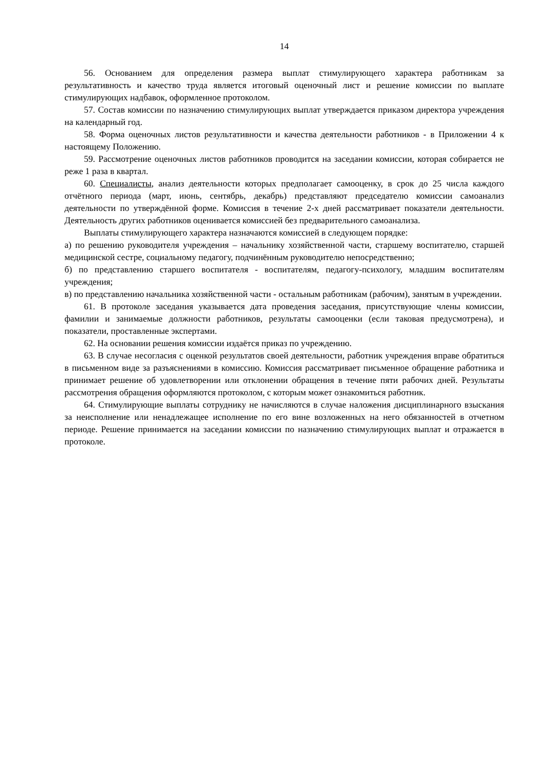14
56. Основанием для определения размера выплат стимулирующего характера работникам за результативность и качество труда является итоговый оценочный лист и решение комиссии по выплате стимулирующих надбавок, оформленное протоколом.
57. Состав комиссии по назначению стимулирующих выплат утверждается приказом директора учреждения на календарный год.
58. Форма оценочных листов результативности и качества деятельности работников - в Приложении 4 к настоящему Положению.
59. Рассмотрение оценочных листов работников проводится на заседании комиссии, которая собирается не реже 1 раза в квартал.
60. Специалисты, анализ деятельности которых предполагает самооценку, в срок до 25 числа каждого отчётного периода (март, июнь, сентябрь, декабрь) представляют председателю комиссии самоанализ деятельности по утверждённой форме. Комиссия в течение 2-х дней рассматривает показатели деятельности. Деятельность других работников оценивается комиссией без предварительного самоанализа.
Выплаты стимулирующего характера назначаются комиссией в следующем порядке:
а) по решению руководителя учреждения – начальнику хозяйственной части, старшему воспитателю, старшей медицинской сестре, социальному педагогу, подчинённым руководителю непосредственно;
б) по представлению старшего воспитателя - воспитателям, педагогу-психологу, младшим воспитателям учреждения;
в) по представлению начальника хозяйственной части - остальным работникам (рабочим), занятым в учреждении.
61. В протоколе заседания указывается дата проведения заседания, присутствующие члены комиссии, фамилии и занимаемые должности работников, результаты самооценки (если таковая предусмотрена), и показатели, проставленные экспертами.
62. На основании решения комиссии издаётся приказ по учреждению.
63. В случае несогласия с оценкой результатов своей деятельности, работник учреждения вправе обратиться в письменном виде за разъяснениями в комиссию. Комиссия рассматривает письменное обращение работника и принимает решение об удовлетворении или отклонении обращения в течение пяти рабочих дней. Результаты рассмотрения обращения оформляются протоколом, с которым может ознакомиться работник.
64. Стимулирующие выплаты сотруднику не начисляются в случае наложения дисциплинарного взыскания за неисполнение или ненадлежащее исполнение по его вине возложенных на него обязанностей в отчетном периоде. Решение принимается на заседании комиссии по назначению стимулирующих выплат и отражается в протоколе.